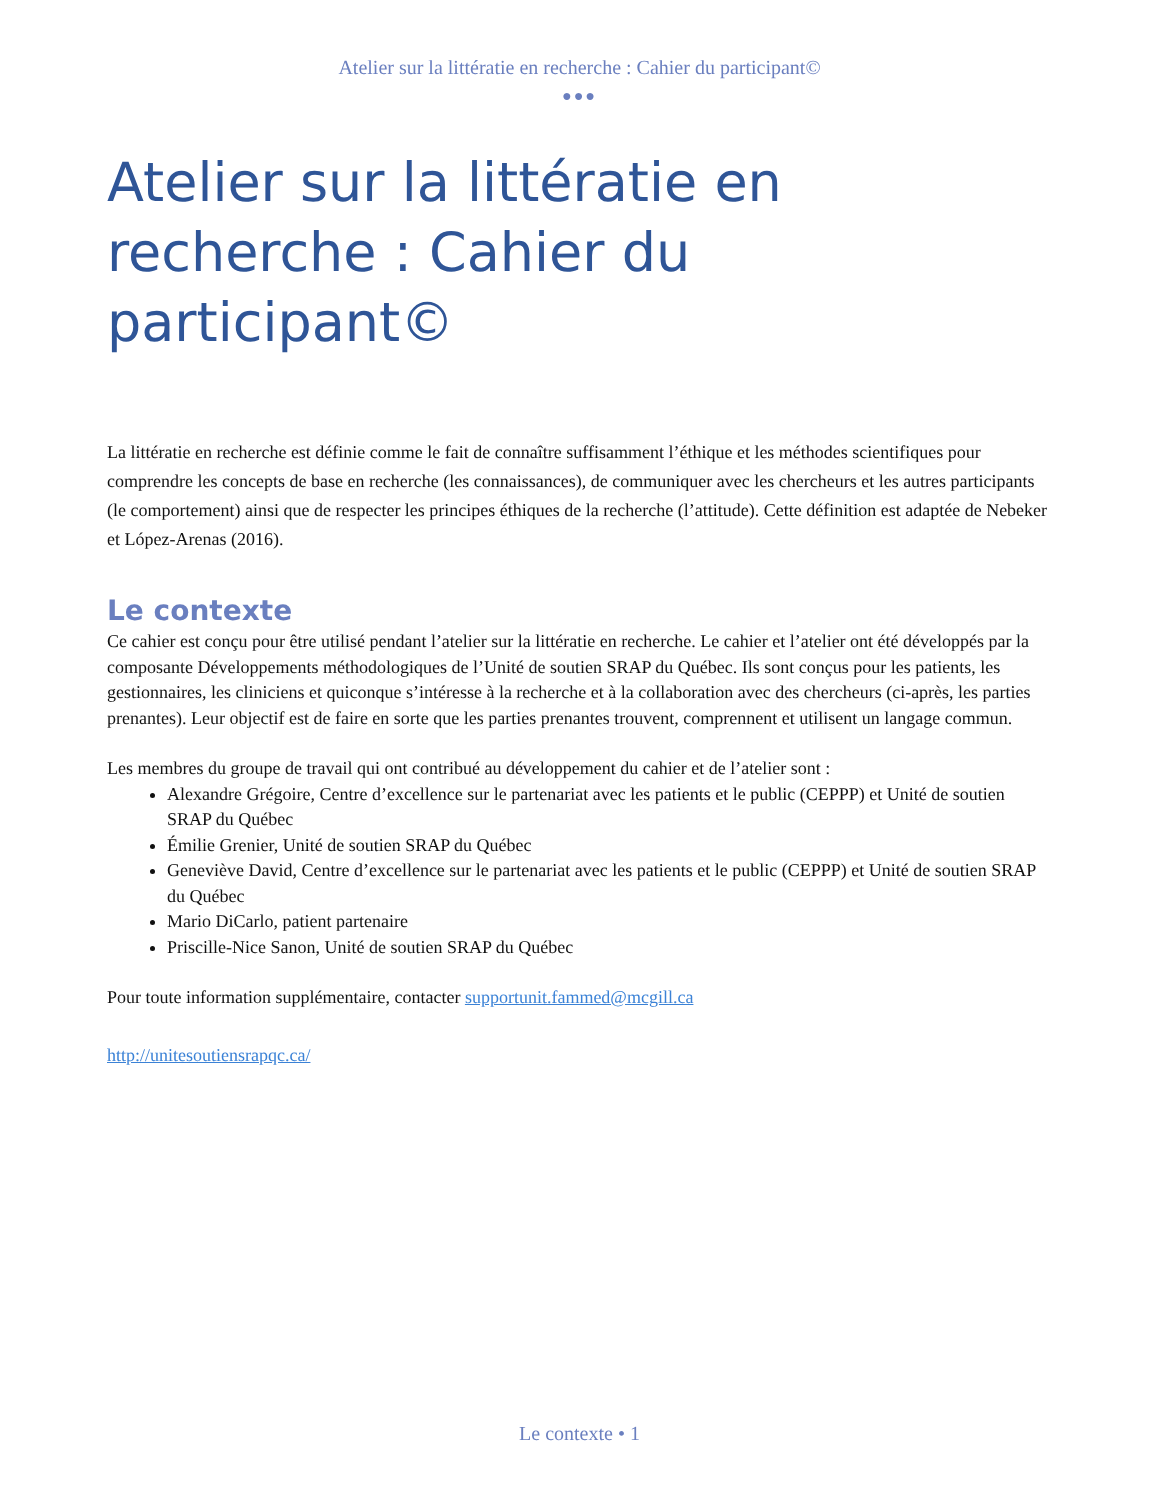Atelier sur la littératie en recherche : Cahier du participant©
●●●
Atelier sur la littératie en recherche : Cahier du participant©
La littératie en recherche est définie comme le fait de connaître suffisamment l’éthique et les méthodes scientifiques pour comprendre les concepts de base en recherche (les connaissances), de communiquer avec les chercheurs et les autres participants (le comportement) ainsi que de respecter les principes éthiques de la recherche (l’attitude). Cette définition est adaptée de Nebeker et López-Arenas (2016).
Le contexte
Ce cahier est conçu pour être utilisé pendant l’atelier sur la littératie en recherche. Le cahier et l’atelier ont été développés par la composante Développements méthodologiques de l’Unité de soutien SRAP du Québec. Ils sont conçus pour les patients, les gestionnaires, les cliniciens et quiconque s’intéresse à la recherche et à la collaboration avec des chercheurs (ci-après, les parties prenantes). Leur objectif est de faire en sorte que les parties prenantes trouvent, comprennent et utilisent un langage commun.
Les membres du groupe de travail qui ont contribué au développement du cahier et de l’atelier sont :
Alexandre Grégoire, Centre d’excellence sur le partenariat avec les patients et le public (CEPPP) et Unité de soutien SRAP du Québec
Émilie Grenier, Unité de soutien SRAP du Québec
Geneviève David, Centre d’excellence sur le partenariat avec les patients et le public (CEPPP) et Unité de soutien SRAP du Québec
Mario DiCarlo, patient partenaire
Priscille-Nice Sanon, Unité de soutien SRAP du Québec
Pour toute information supplémentaire, contacter supportunit.fammed@mcgill.ca
http://unitesoutiensrapqc.ca/
Le contexte • 1